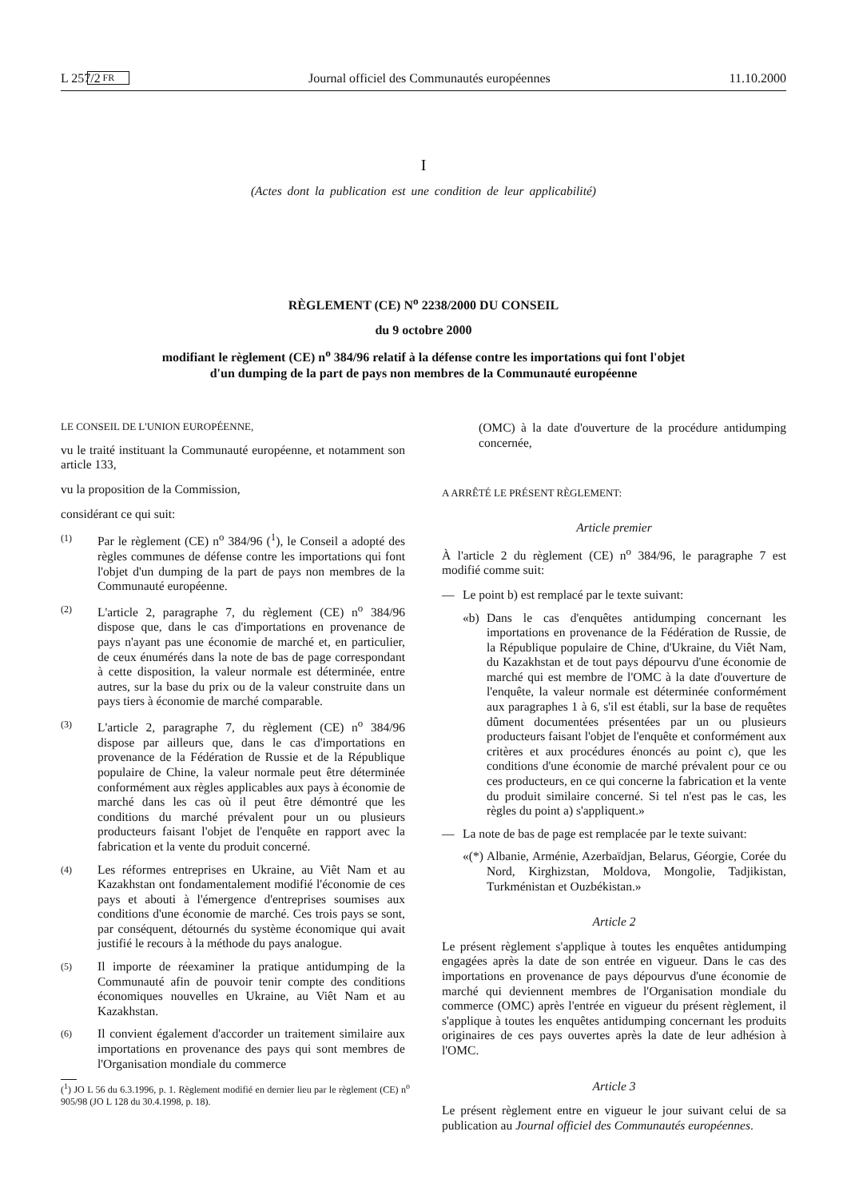L 257/2 FR Journal officiel des Communautés européennes 11.10.2000
I
(Actes dont la publication est une condition de leur applicabilité)
RÈGLEMENT (CE) N<sup>o</sup> 2238/2000 DU CONSEIL
du 9 octobre 2000
modifiant le règlement (CE) n<sup>o</sup> 384/96 relatif à la défense contre les importations qui font l'objet
d'un dumping de la part de pays non membres de la Communauté européenne
LE CONSEIL DE L'UNION EUROPÉENNE,
vu le traité instituant la Communauté européenne, et notamment son article 133,
vu la proposition de la Commission,
considérant ce qui suit:
(1)
Par le règlement (CE) n<sup>o</sup> 384/96 (<sup>1</sup>), le Conseil a adopté des règles communes de défense contre les importations qui font l'objet d'un dumping de la part de pays non membres de la Communauté européenne.
(2)
L'article 2, paragraphe 7, du règlement (CE) n<sup>o</sup> 384/96 dispose que, dans le cas d'importations en provenance de pays n'ayant pas une économie de marché et, en particulier, de ceux énumérés dans la note de bas de page correspondant à cette disposition, la valeur normale est déterminée, entre autres, sur la base du prix ou de la valeur construite dans un pays tiers à économie de marché comparable.
(3)
L'article 2, paragraphe 7, du règlement (CE) n<sup>o</sup> 384/96 dispose par ailleurs que, dans le cas d'importations en provenance de la Fédération de Russie et de la République populaire de Chine, la valeur normale peut être déterminée conformément aux règles applicables aux pays à économie de marché dans les cas où il peut être démontré que les conditions du marché prévalent pour un ou plusieurs producteurs faisant l'objet de l'enquête en rapport avec la fabrication et la vente du produit concerné.
(4)
Les réformes entreprises en Ukraine, au Viêt Nam et au Kazakhstan ont fondamentalement modifié l'économie de ces pays et abouti à l'émergence d'entreprises soumises aux conditions d'une économie de marché. Ces trois pays se sont, par conséquent, détournés du système économique qui avait justifié le recours à la méthode du pays analogue.
(5)
Il importe de réexaminer la pratique antidumping de la Communauté afin de pouvoir tenir compte des conditions économiques nouvelles en Ukraine, au Viêt Nam et au Kazakhstan.
(6)
Il convient également d'accorder un traitement similaire aux importations en provenance des pays qui sont membres de l'Organisation mondiale du commerce
(<sup>1</sup>) JO L 56 du 6.3.1996, p. 1. Règlement modifié en dernier lieu par le règlement (CE) n<sup>o</sup> 905/98 (JO L 128 du 30.4.1998, p. 18).
(OMC) à la date d'ouverture de la procédure antidumping concernée,
A ARRÊTÉ LE PRÉSENT RÈGLEMENT:
Article premier
À l'article 2 du règlement (CE) n<sup>o</sup> 384/96, le paragraphe 7 est modifié comme suit:
— Le point b) est remplacé par le texte suivant:
«b) Dans le cas d'enquêtes antidumping concernant les importations en provenance de la Fédération de Russie, de la République populaire de Chine, d'Ukraine, du Viêt Nam, du Kazakhstan et de tout pays dépourvu d'une économie de marché qui est membre de l'OMC à la date d'ouverture de l'enquête, la valeur normale est déterminée conformément aux paragraphes 1 à 6, s'il est établi, sur la base de requêtes dûment documentées présentées par un ou plusieurs producteurs faisant l'objet de l'enquête et conformément aux critères et aux procédures énoncés au point c), que les conditions d'une économie de marché prévalent pour ce ou ces producteurs, en ce qui concerne la fabrication et la vente du produit similaire concerné. Si tel n'est pas le cas, les règles du point a) s'appliquent.»
— La note de bas de page est remplacée par le texte suivant:
«(*)
Albanie, Arménie, Azerbaïdjan, Belarus, Géorgie, Corée du Nord, Kirghizstan, Moldova, Mongolie, Tadjikistan, Turkménistan et Ouzbékistan.»
Article 2
Le présent règlement s'applique à toutes les enquêtes antidumping engagées après la date de son entrée en vigueur. Dans le cas des importations en provenance de pays dépourvus d'une économie de marché qui deviennent membres de l'Organisation mondiale du commerce (OMC) après l'entrée en vigueur du présent règlement, il s'applique à toutes les enquêtes antidumping concernant les produits originaires de ces pays ouvertes après la date de leur adhésion à l'OMC.
Article 3
Le présent règlement entre en vigueur le jour suivant celui de sa publication au Journal officiel des Communautés européennes.